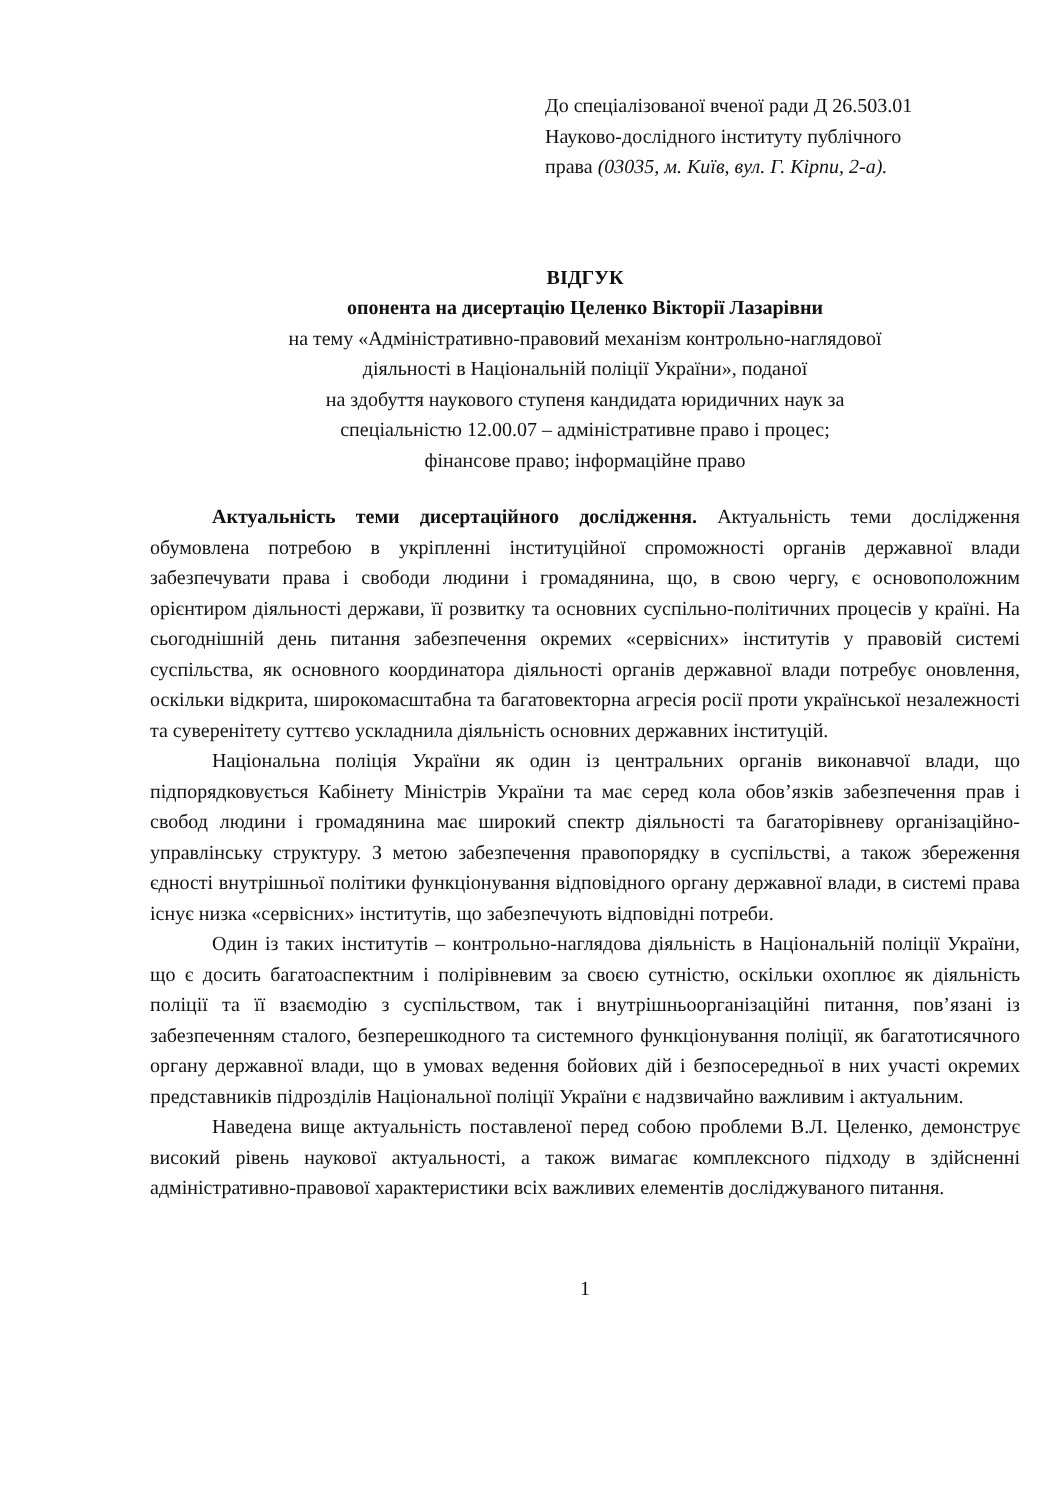До спеціалізованої вченої ради Д 26.503.01
Науково-дослідного інституту публічного
права (03035, м. Київ, вул. Г. Кірпи, 2-а).
ВІДГУК
опонента на дисертацію Целенко Вікторії Лазарівни
на тему «Адміністративно-правовий механізм контрольно-наглядової
діяльності в Національній поліції України», поданої
на здобуття наукового ступеня кандидата юридичних наук за
спеціальністю 12.00.07 – адміністративне право і процес;
фінансове право; інформаційне право
Актуальність теми дисертаційного дослідження. Актуальність теми дослідження обумовлена потребою в укріпленні інституційної спроможності органів державної влади забезпечувати права і свободи людини і громадянина, що, в свою чергу, є основоположним орієнтиром діяльності держави, її розвитку та основних суспільно-політичних процесів у країні. На сьогоднішній день питання забезпечення окремих «сервісних» інститутів у правовій системі суспільства, як основного координатора діяльності органів державної влади потребує оновлення, оскільки відкрита, широкомасштабна та багатовекторна агресія росії проти української незалежності та суверенітету суттєво ускладнила діяльність основних державних інституцій.
Національна поліція України як один із центральних органів виконавчої влади, що підпорядковується Кабінету Міністрів України та має серед кола обов’язків забезпечення прав і свобод людини і громадянина має широкий спектр діяльності та багаторівневу організаційно-управлінську структуру. З метою забезпечення правопорядку в суспільстві, а також збереження єдності внутрішньої політики функціонування відповідного органу державної влади, в системі права існує низка «сервісних» інститутів, що забезпечують відповідні потреби.
Один із таких інститутів – контрольно-наглядова діяльність в Національній поліції України, що є досить багатоаспектним і полірівневим за своєю сутністю, оскільки охоплює як діяльність поліції та її взаємодію з суспільством, так і внутрішньоорганізаційні питання, пов’язані із забезпеченням сталого, безперешкодного та системного функціонування поліції, як багатотисячного органу державної влади, що в умовах ведення бойових дій і безпосередньої в них участі окремих представників підрозділів Національної поліції України є надзвичайно важливим і актуальним.
Наведена вище актуальність поставленої перед собою проблеми В.Л. Целенко, демонструє високий рівень наукової актуальності, а також вимагає комплексного підходу в здійсненні адміністративно-правової характеристики всіх важливих елементів досліджуваного питання.
1